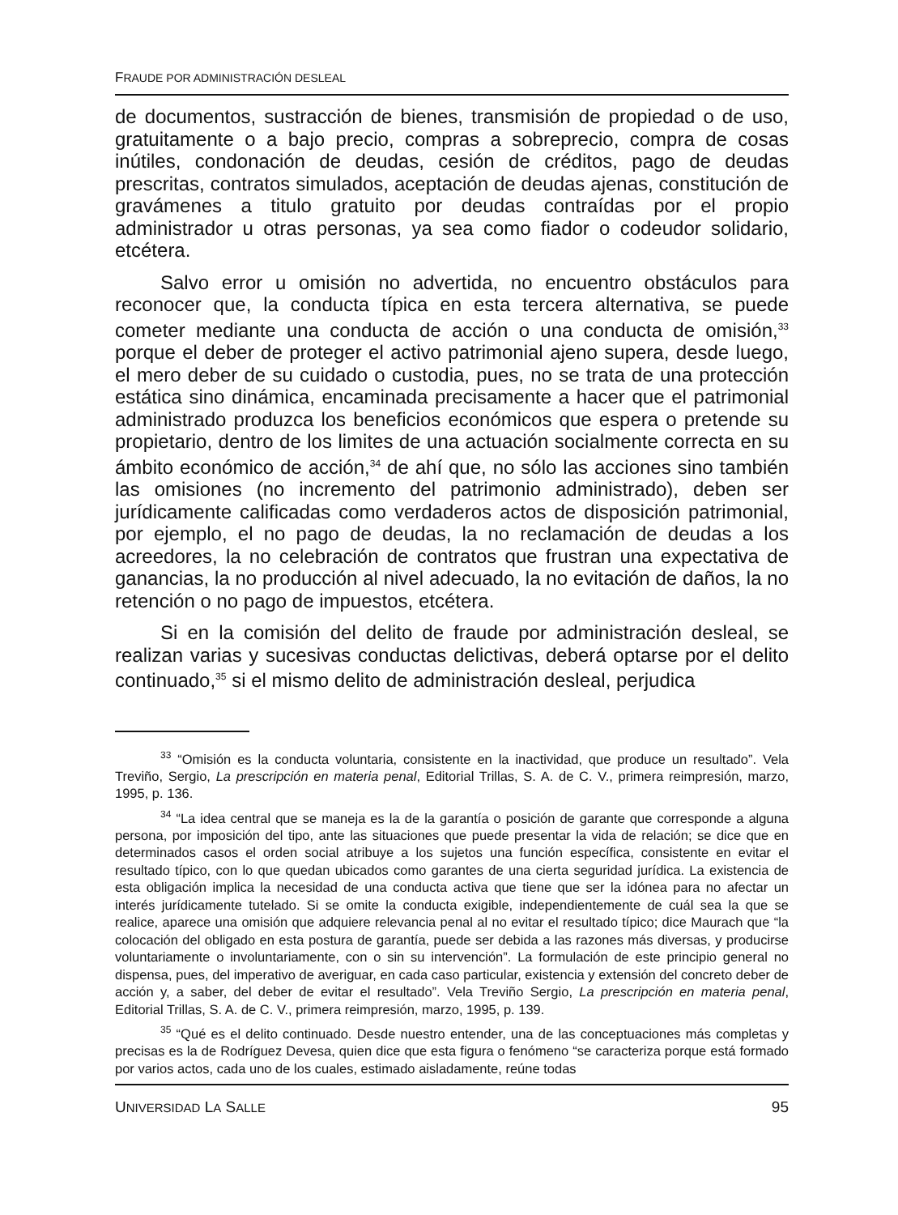FRAUDE POR ADMINISTRACIÓN DESLEAL
de documentos, sustracción de bienes, transmisión de propiedad o de uso, gratuitamente o a bajo precio, compras a sobreprecio, compra de cosas inútiles, condonación de deudas, cesión de créditos, pago de deudas prescritas, contratos simulados, aceptación de deudas ajenas, constitución de gravámenes a titulo gratuito por deudas contraídas por el propio administrador u otras personas, ya sea como fiador o codeudor solidario, etcétera.
Salvo error u omisión no advertida, no encuentro obstáculos para reconocer que, la conducta típica en esta tercera alternativa, se puede cometer mediante una conducta de acción o una conducta de omisión,<sup>33</sup> porque el deber de proteger el activo patrimonial ajeno supera, desde luego, el mero deber de su cuidado o custodia, pues, no se trata de una protección estática sino dinámica, encaminada precisamente a hacer que el patrimonial administrado produzca los beneficios económicos que espera o pretende su propietario, dentro de los limites de una actuación socialmente correcta en su ámbito económico de acción,<sup>34</sup> de ahí que, no sólo las acciones sino también las omisiones (no incremento del patrimonio administrado), deben ser jurídicamente calificadas como verdaderos actos de disposición patrimonial, por ejemplo, el no pago de deudas, la no reclamación de deudas a los acreedores, la no celebración de contratos que frustran una expectativa de ganancias, la no producción al nivel adecuado, la no evitación de daños, la no retención o no pago de impuestos, etcétera.
Si en la comisión del delito de fraude por administración desleal, se realizan varias y sucesivas conductas delictivas, deberá optarse por el delito continuado,<sup>35</sup> si el mismo delito de administración desleal, perjudica
<sup>33</sup> “Omisión es la conducta voluntaria, consistente en la inactividad, que produce un resultado”. Vela Treviño, Sergio, La prescripción en materia penal, Editorial Trillas, S. A. de C. V., primera reimpresión, marzo, 1995, p. 136.
<sup>34</sup> “La idea central que se maneja es la de la garantía o posición de garante que corresponde a alguna persona, por imposición del tipo, ante las situaciones que puede presentar la vida de relación; se dice que en determinados casos el orden social atribuye a los sujetos una función específica, consistente en evitar el resultado típico, con lo que quedan ubicados como garantes de una cierta seguridad jurídica. La existencia de esta obligación implica la necesidad de una conducta activa que tiene que ser la idónea para no afectar un interés jurídicamente tutelado. Si se omite la conducta exigible, independientemente de cuál sea la que se realice, aparece una omisión que adquiere relevancia penal al no evitar el resultado típico; dice Maurach que “la colocación del obligado en esta postura de garantía, puede ser debida a las razones más diversas, y producirse voluntariamente o involuntariamente, con o sin su intervención”. La formulación de este principio general no dispensa, pues, del imperativo de averiguar, en cada caso particular, existencia y extensión del concreto deber de acción y, a saber, del deber de evitar el resultado”. Vela Treviño Sergio, La prescripción en materia penal, Editorial Trillas, S. A. de C. V., primera reimpresión, marzo, 1995, p. 139.
<sup>35</sup> “Qué es el delito continuado. Desde nuestro entender, una de las conceptuaciones más completas y precisas es la de Rodríguez Devesa, quien dice que esta figura o fenómeno “se caracteriza porque está formado por varios actos, cada uno de los cuales, estimado aisladamente, reúne todas
UNIVERSIDAD LA SALLE 95